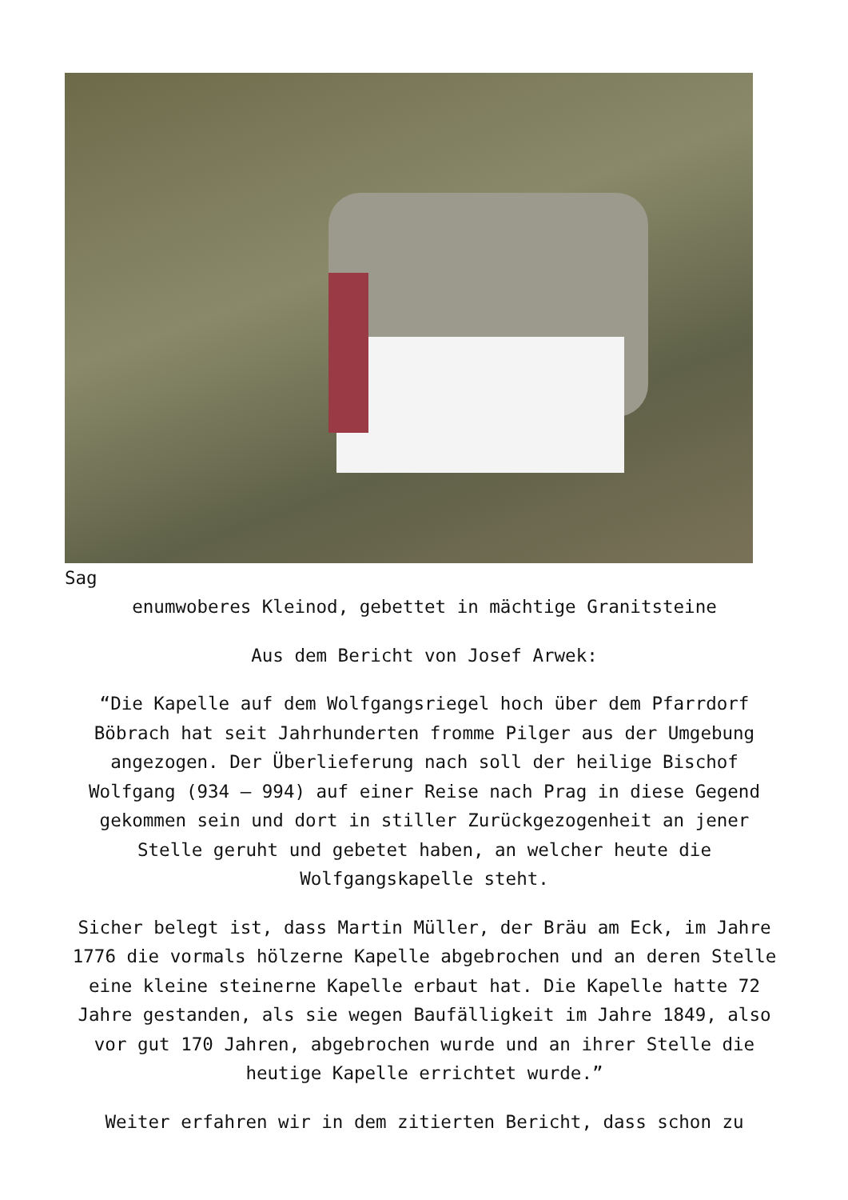Sag
enumwoberes Kleinod, gebettet in mächtige Granitsteine
Aus dem Bericht von Josef Arwek:
“Die Kapelle auf dem Wolfgangsriegel hoch über dem Pfarrdorf Böbrach hat seit Jahrhunderten fromme Pilger aus der Umgebung angezogen. Der Überlieferung nach soll der heilige Bischof Wolfgang (934 – 994) auf einer Reise nach Prag in diese Gegend gekommen sein und dort in stiller Zurückgezogenheit an jener Stelle geruht und gebetet haben, an welcher heute die Wolfgangskapelle steht.
Sicher belegt ist, dass Martin Müller, der Bräu am Eck, im Jahre 1776 die vormals hölzerne Kapelle abgebrochen und an deren Stelle eine kleine steinerne Kapelle erbaut hat. Die Kapelle hatte 72 Jahre gestanden, als sie wegen Baufälligkeit im Jahre 1849, also vor gut 170 Jahren, abgebrochen wurde und an ihrer Stelle die heutige Kapelle errichtet wurde.”
Weiter erfahren wir in dem zitierten Bericht, dass schon zu